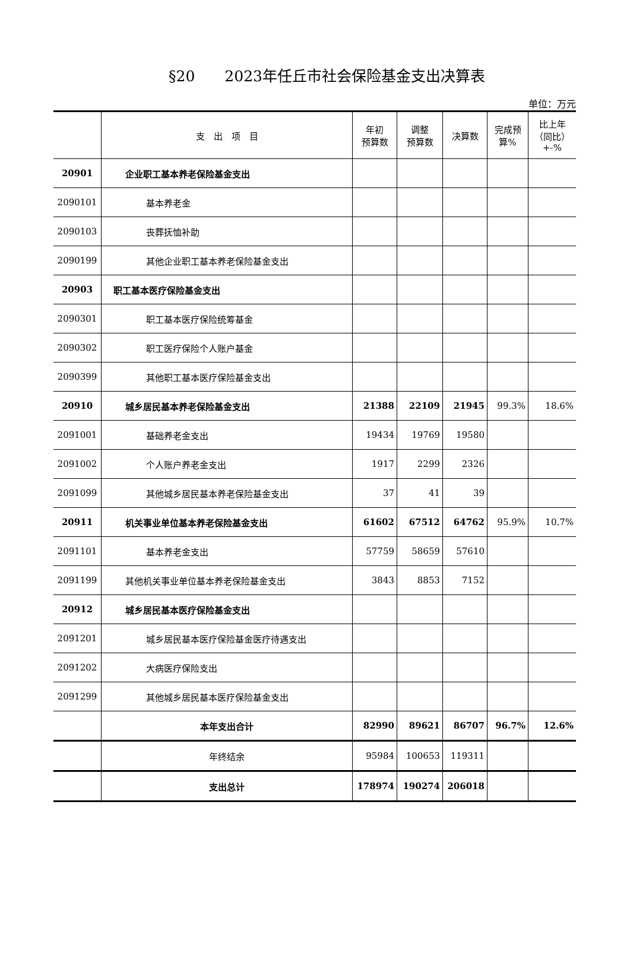§20　　2023年任丘市社会保险基金支出决算表
单位：万元
| | 支 出 项 目 | 年初 预算数 | 调整 预算数 | 决算数 | 完成预 算% | 比上年 （同比） +-% |
| --- | --- | --- | --- | --- | --- | --- |
| 20901 | 企业职工基本养老保险基金支出 | | | | | |
| 2090101 | 基本养老金 | | | | | |
| 2090103 | 丧葬抚恤补助 | | | | | |
| 2090199 | 其他企业职工基本养老保险基金支出 | | | | | |
| 20903 | 职工基本医疗保险基金支出 | | | | | |
| 2090301 | 职工基本医疗保险统筹基金 | | | | | |
| 2090302 | 职工医疗保险个人账户基金 | | | | | |
| 2090399 | 其他职工基本医疗保险基金支出 | | | | | |
| 20910 | 城乡居民基本养老保险基金支出 | 21388 | 22109 | 21945 | 99.3% | 18.6% |
| 2091001 | 基础养老金支出 | 19434 | 19769 | 19580 | | |
| 2091002 | 个人账户养老金支出 | 1917 | 2299 | 2326 | | |
| 2091099 | 其他城乡居民基本养老保险基金支出 | 37 | 41 | 39 | | |
| 20911 | 机关事业单位基本养老保险基金支出 | 61602 | 67512 | 64762 | 95.9% | 10.7% |
| 2091101 | 基本养老金支出 | 57759 | 58659 | 57610 | | |
| 2091199 | 其他机关事业单位基本养老保险基金支出 | 3843 | 8853 | 7152 | | |
| 20912 | 城乡居民基本医疗保险基金支出 | | | | | |
| 2091201 | 城乡居民基本医疗保险基金医疗待遇支出 | | | | | |
| 2091202 | 大病医疗保险支出 | | | | | |
| 2091299 | 其他城乡居民基本医疗保险基金支出 | | | | | |
| | 本年支出合计 | 82990 | 89621 | 86707 | 96.7% | 12.6% |
| | 年终结余 | 95984 | 100653 | 119311 | | |
| | 支出总计 | 178974 | 190274 | 206018 | | |